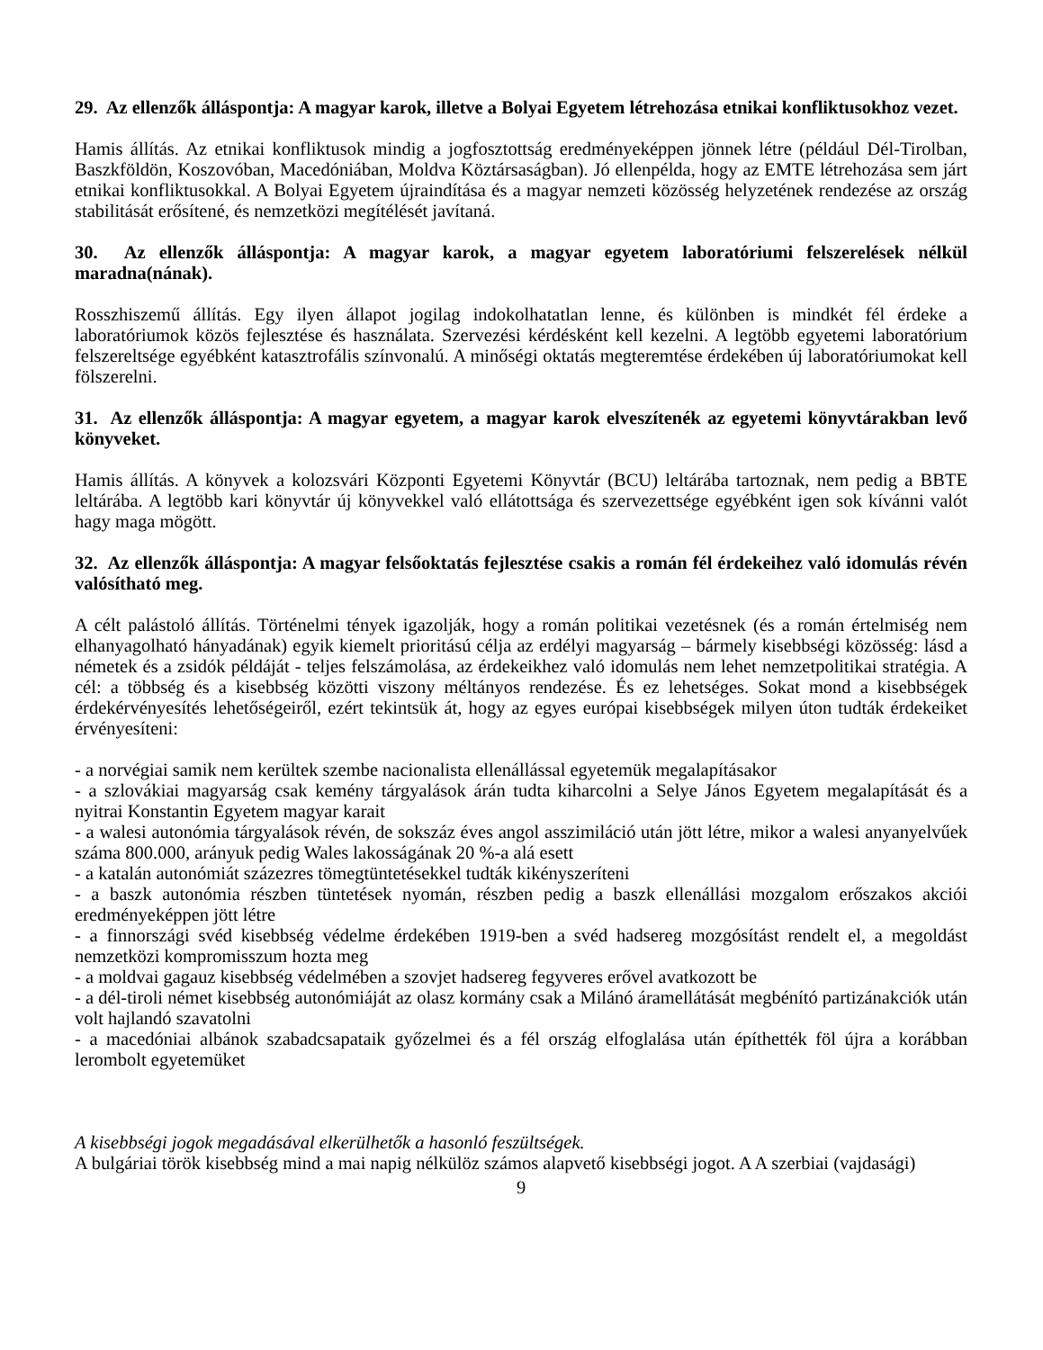29. Az ellenzők álláspontja: A magyar karok, illetve a Bolyai Egyetem létrehozása etnikai konfliktusokhoz vezet.
Hamis állítás. Az etnikai konfliktusok mindig a jogfosztottság eredményeképpen jönnek létre (például Dél-Tirolban, Baszkföldön, Koszovóban, Macedóniában, Moldva Köztársaságban). Jó ellenpélda, hogy az EMTE létrehozása sem járt etnikai konfliktusokkal. A Bolyai Egyetem újraindítása és a magyar nemzeti közösség helyzetének rendezése az ország stabilitását erősítené, és nemzetközi megítélését javítaná.
30. Az ellenzők álláspontja: A magyar karok, a magyar egyetem laboratóriumi felszerelések nélkül maradna(nának).
Rosszhiszemű állítás. Egy ilyen állapot jogilag indokolhatatlan lenne, és különben is mindkét fél érdeke a laboratóriumok közös fejlesztése és használata. Szervezési kérdésként kell kezelni. A legtöbb egyetemi laboratórium felszereltsége egyébként katasztrofális színvonalú. A minőségi oktatás megteremtése érdekében új laboratóriumokat kell fölszerelni.
31. Az ellenzők álláspontja: A magyar egyetem, a magyar karok elveszítenék az egyetemi könyvtárakban levő könyveket.
Hamis állítás. A könyvek a kolozsvári Központi Egyetemi Könyvtár (BCU) leltárába tartoznak, nem pedig a BBTE leltárába. A legtöbb kari könyvtár új könyvekkel való ellátottsága és szervezettsége egyébként igen sok kívánni valót hagy maga mögött.
32. Az ellenzők álláspontja: A magyar felsőoktatás fejlesztése csakis a román fél érdekeihez való idomulás révén valósítható meg.
A célt palástoló állítás. Történelmi tények igazolják, hogy a román politikai vezetésnek (és a román értelmiség nem elhanyagolható hányadának) egyik kiemelt prioritású célja az erdélyi magyarság – bármely kisebbségi közösség: lásd a németek és a zsidók példáját - teljes felszámolása, az érdekeikhez való idomulás nem lehet nemzetpolitikai stratégia. A cél: a többség és a kisebbség közötti viszony méltányos rendezése. És ez lehetséges. Sokat mond a kisebbségek érdekérvényesítés lehetőségeiről, ezért tekintsük át, hogy az egyes európai kisebbségek milyen úton tudták érdekeiket érvényesíteni:
- a norvégiai samik nem kerültek szembe nacionalista ellenállással egyetemük megalapításakor
- a szlovákiai magyarság csak kemény tárgyalások árán tudta kiharcolni a Selye János Egyetem megalapítását és a nyitrai Konstantin Egyetem magyar karait
- a walesi autonómia tárgyalások révén, de sokszáz éves angol asszimiláció után jött létre, mikor a walesi anyanyelvűek száma 800.000, arányuk pedig Wales lakosságának 20 %-a alá esett
- a katalán autonómiát százezres tömegtüntetésekkel tudták kikényszeríteni
- a baszk autonómia részben tüntetések nyomán, részben pedig a baszk ellenállási mozgalom erőszakos akciói eredményeképpen jött létre
- a finnországi svéd kisebbség védelme érdekében 1919-ben a svéd hadsereg mozgósítást rendelt el, a megoldást nemzetközi kompromisszum hozta meg
- a moldvai gagauz kisebbség védelmében a szovjet hadsereg fegyveres erővel avatkozott be
- a dél-tiroli német kisebbség autonómiáját az olasz kormány csak a Milánó áramellátását megbénító partizánakciók után volt hajlandó szavatolni
- a macedóniai albánok szabadcsapataik győzelmei és a fél ország elfoglalása után építhették föl újra a korábban lerombolt egyetemüket
A kisebbségi jogok megadásával elkerülhetők a hasonló feszültségek.
A bulgáriai török kisebbség mind a mai napig nélkülöz számos alapvető kisebbségi jogot. A A szerbiai (vajdasági)
9